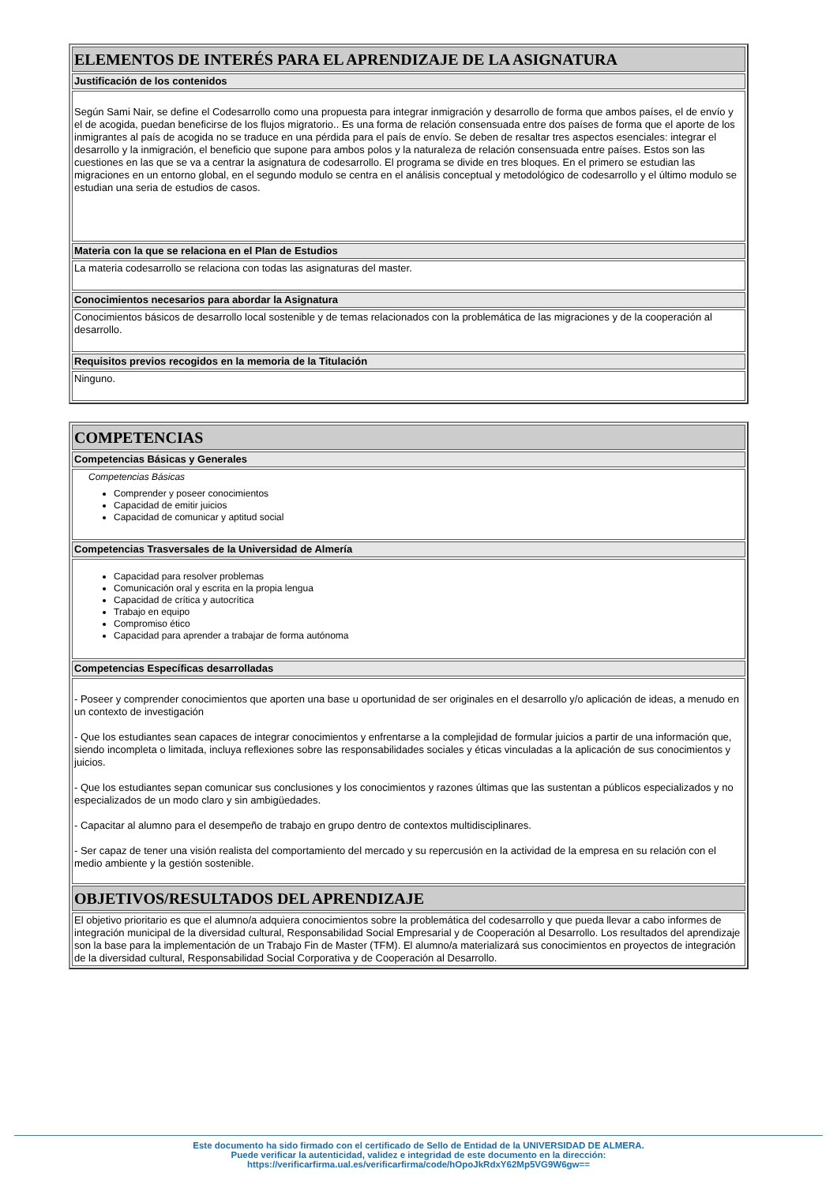| ELEMENTOS DE INTERÉS PARA EL APRENDIZAJE DE LA ASIGNATURA |
| Justificación de los contenidos |
| Según Sami Nair, se define el Codesarrollo como una propuesta para integrar inmigración y desarrollo de forma que ambos países, el de envío y el de acogida, puedan beneficirse de los flujos migratorio.. Es una forma de relación consensuada entre dos países de forma que el aporte de los inmigrantes al país de acogida no se traduce en una pérdida para el país de envío. Se deben de resaltar tres aspectos esenciales: integrar el desarrollo y la inmigración, el beneficio que supone para ambos polos y la naturaleza de relación consensuada entre países. Estos son las cuestiones en las que se va a centrar la asignatura de codesarrollo. El programa se divide en tres bloques. En el primero se estudian las migraciones en un entorno global, en el segundo modulo se centra en el análisis conceptual y metodológico de codesarrollo y el último modulo se estudian una seria de estudios de casos. |
| Materia con la que se relaciona en el Plan de Estudios |
| La materia codesarrollo se relaciona con todas las asignaturas del master. |
| Conocimientos necesarios para abordar la Asignatura |
| Conocimientos básicos de desarrollo local sostenible y de temas relacionados con la problemática de las migraciones y de la cooperación al desarrollo. |
| Requisitos previos recogidos en la memoria de la Titulación |
| Ninguno. |
| COMPETENCIAS |
| Competencias Básicas y Generales |
| Competencias Básicas Comprender y poseer conocimientos Capacidad de emitir juicios Capacidad de comunicar y aptitud social |
| Competencias Trasversales de la Universidad de Almería |
| Capacidad para resolver problemas Comunicación oral y escrita en la propia lengua Capacidad de crítica y autocrítica Trabajo en equipo Compromiso ético Capacidad para aprender a trabajar de forma autónoma |
| Competencias Específicas desarrolladas |
| - Poseer y comprender conocimientos que aporten una base u oportunidad de ser originales en el desarrollo y/o aplicación de ideas, a menudo en un contexto de investigación - Que los estudiantes sean capaces de integrar conocimientos y enfrentarse a la complejidad de formular juicios a partir de una información que, siendo incompleta o limitada, incluya reflexiones sobre las responsabilidades sociales y éticas vinculadas a la aplicación de sus conocimientos y juicios. - Que los estudiantes sepan comunicar sus conclusiones y los conocimientos y razones últimas que las sustentan a públicos especializados y no especializados de un modo claro y sin ambigüedades. - Capacitar al alumno para el desempeño de trabajo en grupo dentro de contextos multidisciplinares. - Ser capaz de tener una visión realista del comportamiento del mercado y su repercusión en la actividad de la empresa en su relación con el medio ambiente y la gestión sostenible. |
| OBJETIVOS/RESULTADOS DEL APRENDIZAJE |
| El objetivo prioritario es que el alumno/a adquiera conocimientos sobre la problemática del codesarrollo y que pueda llevar a cabo informes de integración municipal de la diversidad cultural, Responsabilidad Social Empresarial y de Cooperación al Desarrollo. Los resultados del aprendizaje son la base para la implementación de un Trabajo Fin de Master (TFM). El alumno/a materializará sus conocimientos en proyectos de integración de la diversidad cultural, Responsabilidad Social Corporativa y de Cooperación al Desarrollo. |
Este documento ha sido firmado con el certificado de Sello de Entidad de la UNIVERSIDAD DE ALMERA.
Puede verificar la autenticidad, validez e integridad de este documento en la dirección:
https://verificarfirma.ual.es/verificarfirma/code/hOpoJkRdxY62Mp5VG9W6gw==